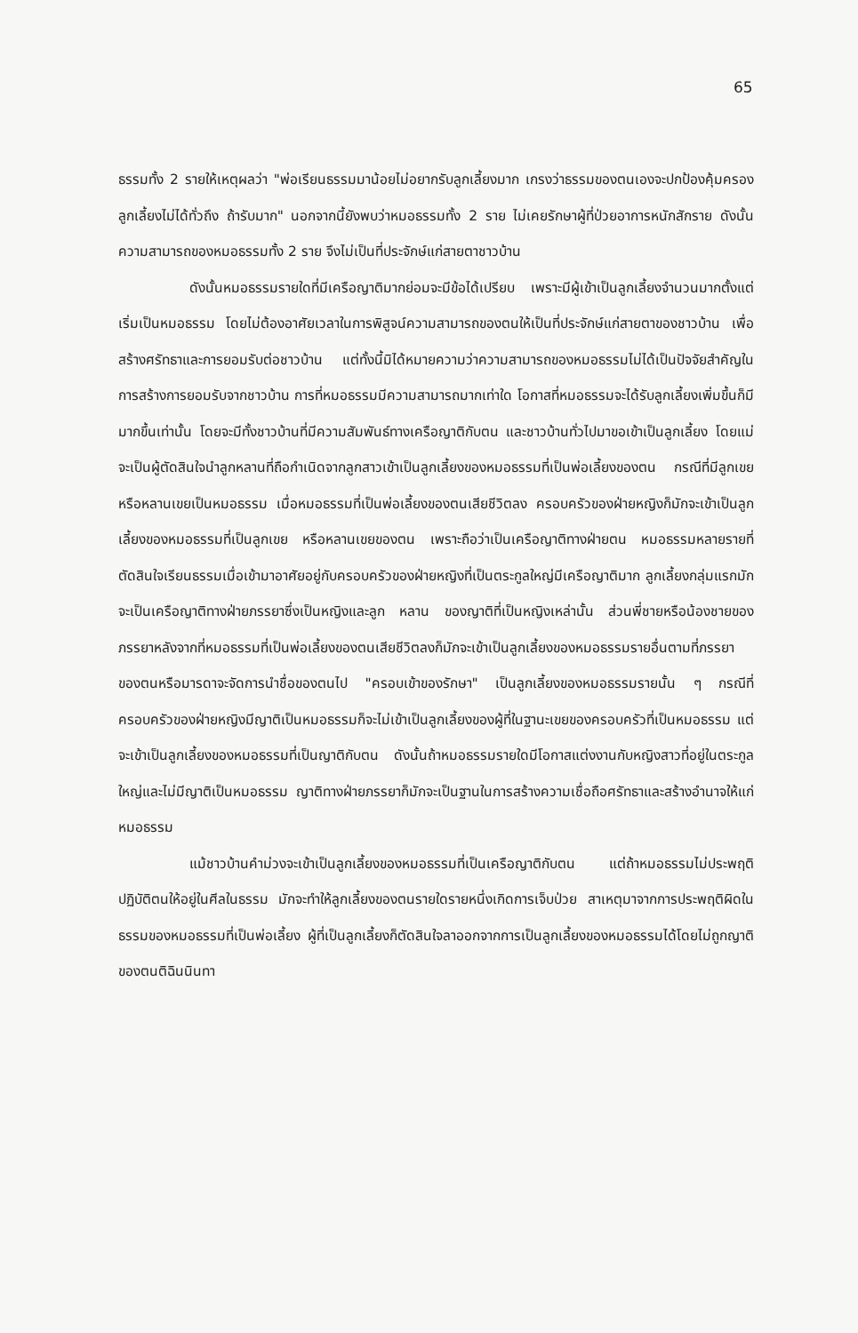65
ธรรมทั้ง 2 รายให้เหตุผลว่า "พ่อเรียนธรรมมาน้อยไม่อยากรับลูกเลี้ยงมาก เกรงว่าธรรมของตนเองจะปกป้องคุ้มครองลูกเลี้ยงไม่ได้ทั่วถึง ถ้ารับมาก" นอกจากนี้ยังพบว่าหมอธรรมทั้ง 2 ราย ไม่เคยรักษาผู้ที่ป่วยอาการหนักสักราย ดังนั้นความสามารถของหมอธรรมทั้ง 2 ราย จึงไม่เป็นที่ประจักษ์แก่สายตาชาวบ้าน
ดังนั้นหมอธรรมรายใดที่มีเครือญาติมากย่อมจะมีข้อได้เปรียบ เพราะมีผู้เข้าเป็นลูกเลี้ยงจำนวนมากตั้งแต่เริ่มเป็นหมอธรรม โดยไม่ต้องอาศัยเวลาในการพิสูจน์ความสามารถของตนให้เป็นที่ประจักษ์แก่สายตาของชาวบ้าน เพื่อสร้างศรัทธาและการยอมรับต่อชาวบ้าน แต่ทั้งนี้มิได้หมายความว่าความสามารถของหมอธรรมไม่ได้เป็นปัจจัยสำคัญในการสร้างการยอมรับจากชาวบ้าน การที่หมอธรรมมีความสามารถมากเท่าใด โอกาสที่หมอธรรมจะได้รับลูกเลี้ยงเพิ่มขึ้นก็มีมากขึ้นเท่านั้น โดยจะมีทั้งชาวบ้านที่มีความสัมพันธ์ทางเครือญาติกับตน และชาวบ้านทั่วไปมาขอเข้าเป็นลูกเลี้ยง โดยแม่จะเป็นผู้ตัดสินใจนำลูกหลานที่ถือกำเนิดจากลูกสาวเข้าเป็นลูกเลี้ยงของหมอธรรมที่เป็นพ่อเลี้ยงของตน กรณีที่มีลูกเขยหรือหลานเขยเป็นหมอธรรม เมื่อหมอธรรมที่เป็นพ่อเลี้ยงของตนเสียชีวิตลง ครอบครัวของฝ่ายหญิงก็มักจะเข้าเป็นลูกเลี้ยงของหมอธรรมที่เป็นลูกเขย หรือหลานเขยของตน เพราะถือว่าเป็นเครือญาติทางฝ่ายตน หมอธรรมหลายรายที่ตัดสินใจเรียนธรรมเมื่อเข้ามาอาศัยอยู่กับครอบครัวของฝ่ายหญิงที่เป็นตระกูลใหญ่มีเครือญาติมาก ลูกเลี้ยงกลุ่มแรกมักจะเป็นเครือญาติทางฝ่ายภรรยาซึ่งเป็นหญิงและลูก หลาน ของญาติที่เป็นหญิงเหล่านั้น ส่วนพี่ชายหรือน้องชายของภรรยาหลังจากที่หมอธรรมที่เป็นพ่อเลี้ยงของตนเสียชีวิตลงก็มักจะเข้าเป็นลูกเลี้ยงของหมอธรรมรายอื่นตามที่ภรรยาของตนหรือมารดาจะจัดการนำชื่อของตนไป "ครอบเข้าของรักษา" เป็นลูกเลี้ยงของหมอธรรมรายนั้น ๆ กรณีที่ครอบครัวของฝ่ายหญิงมีญาติเป็นหมอธรรมก็จะไม่เข้าเป็นลูกเลี้ยงของผู้ที่ในฐานะเขยของครอบครัวที่เป็นหมอธรรม แต่จะเข้าเป็นลูกเลี้ยงของหมอธรรมที่เป็นญาติกับตน ดังนั้นถ้าหมอธรรมรายใดมีโอกาสแต่งงานกับหญิงสาวที่อยู่ในตระกูลใหญ่และไม่มีญาติเป็นหมอธรรม ญาติทางฝ่ายภรรยาก็มักจะเป็นฐานในการสร้างความเชื่อถือศรัทธาและสร้างอำนาจให้แก่หมอธรรม
แม้ชาวบ้านคำม่วงจะเข้าเป็นลูกเลี้ยงของหมอธรรมที่เป็นเครือญาติกับตน แต่ถ้าหมอธรรมไม่ประพฤติปฏิบัติตนให้อยู่ในศีลในธรรม มักจะทำให้ลูกเลี้ยงของตนรายใดรายหนึ่งเกิดการเจ็บป่วย สาเหตุมาจากการประพฤติผิดในธรรมของหมอธรรมที่เป็นพ่อเลี้ยง ผู้ที่เป็นลูกเลี้ยงก็ตัดสินใจลาออกจากการเป็นลูกเลี้ยงของหมอธรรมได้โดยไม่ถูกญาติของตนติฉินนินทา